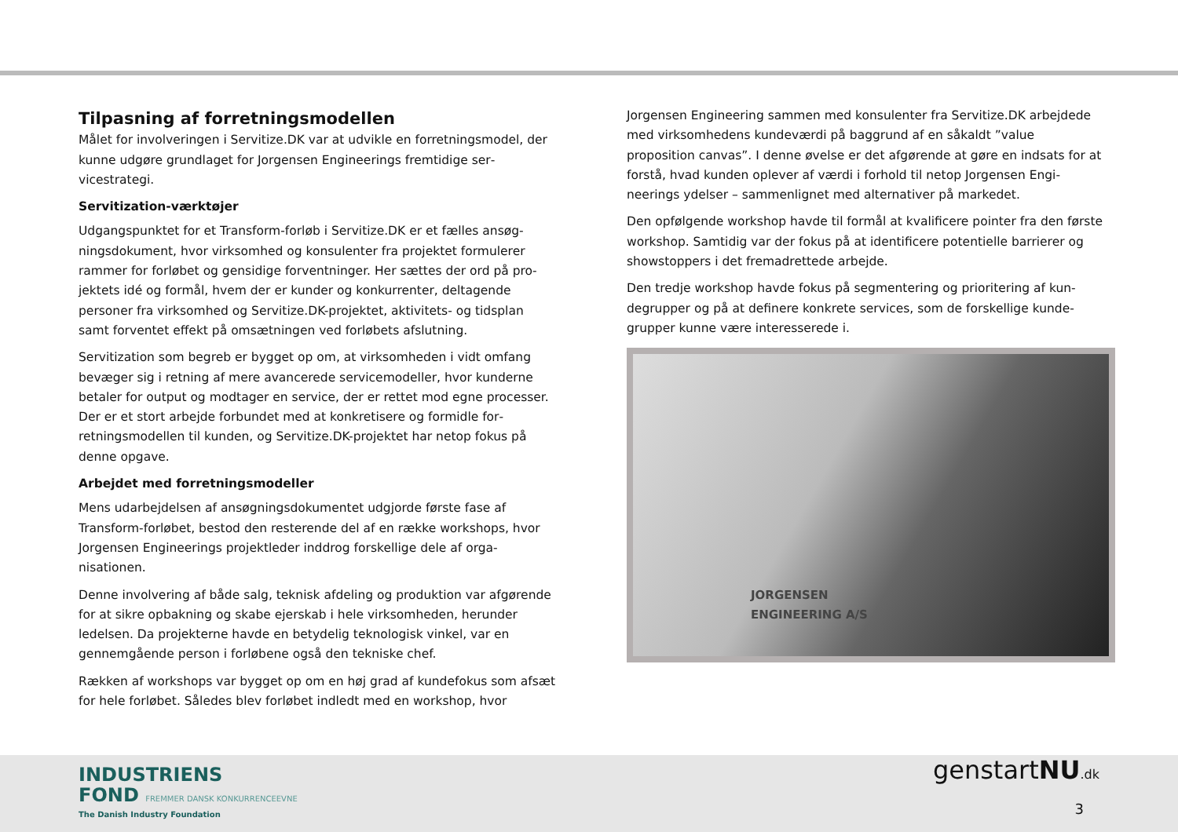Tilpasning af forretningsmodellen
Målet for involveringen i Servitize.DK var at udvikle en forretningsmodel, der kunne udgøre grundlaget for Jorgensen Engineerings fremtidige ser­vicestrategi.
Servitization-værktøjer
Udgangspunktet for et Transform-forløb i Servitize.DK er et fælles ansøg­ningsdokument, hvor virksomhed og konsulenter fra projektet formulerer rammer for forløbet og gensidige forventninger. Her sættes der ord på pro­jektets idé og formål, hvem der er kunder og konkurrenter, deltagende personer fra virksomhed og Servitize.DK-projektet, aktivitets- og tidsplan samt forventet effekt på omsætningen ved forløbets afslutning.
Servitization som begreb er bygget op om, at virksomheden i vidt omfang bevæger sig i retning af mere avancerede servicemodeller, hvor kunderne betaler for output og modtager en service, der er rettet mod egne proces­ser. Der er et stort arbejde forbundet med at konkretisere og formidle for­retningsmodellen til kunden, og Servitize.DK-projektet har netop fokus på denne opgave.
Arbejdet med forretningsmodeller
Mens udarbejdelsen af ansøgningsdokumentet udgjorde første fase af Transform-forløbet, bestod den resterende del af en række workshops, hvor Jorgensen Engineerings projektleder inddrog forskellige dele af orga­nisationen.
Denne involvering af både salg, teknisk afdeling og produktion var afgø­rende for at sikre opbakning og skabe ejerskab i hele virksomheden, her­under ledelsen. Da projekterne havde en betydelig teknologisk vinkel, var en gennemgående person i forløbene også den tekniske chef.
Rækken af workshops var bygget op om en høj grad af kundefokus som af­sæt for hele forløbet. Således blev forløbet indledt med en workshop, hvor
Jorgensen Engineering sammen med konsulenter fra Servitize.DK arbej­dede med virksomhedens kundeværdi på baggrund af en såkaldt ”value proposition canvas”. I denne øvelse er det afgørende at gøre en indsats for at forstå, hvad kunden oplever af værdi i forhold til netop Jorgensen Engi­neerings ydelser – sammenlignet med alternativer på markedet.
Den opfølgende workshop havde til formål at kvalificere pointer fra den første workshop. Samtidig var der fokus på at identificere potentielle barri­erer og showstoppers i det fremadrettede arbejde.
Den tredje workshop havde fokus på segmentering og prioritering af kun­degrupper og på at definere konkrete services, som de forskellige kunde­grupper kunne være interesserede i.
JORGENSEN
ENGINEERING A/S
INDUSTRIENS
FOND FREMMER DANSK KONKURRENCEEVNE
The Danish Industry Foundation
genstartNU.dk
3